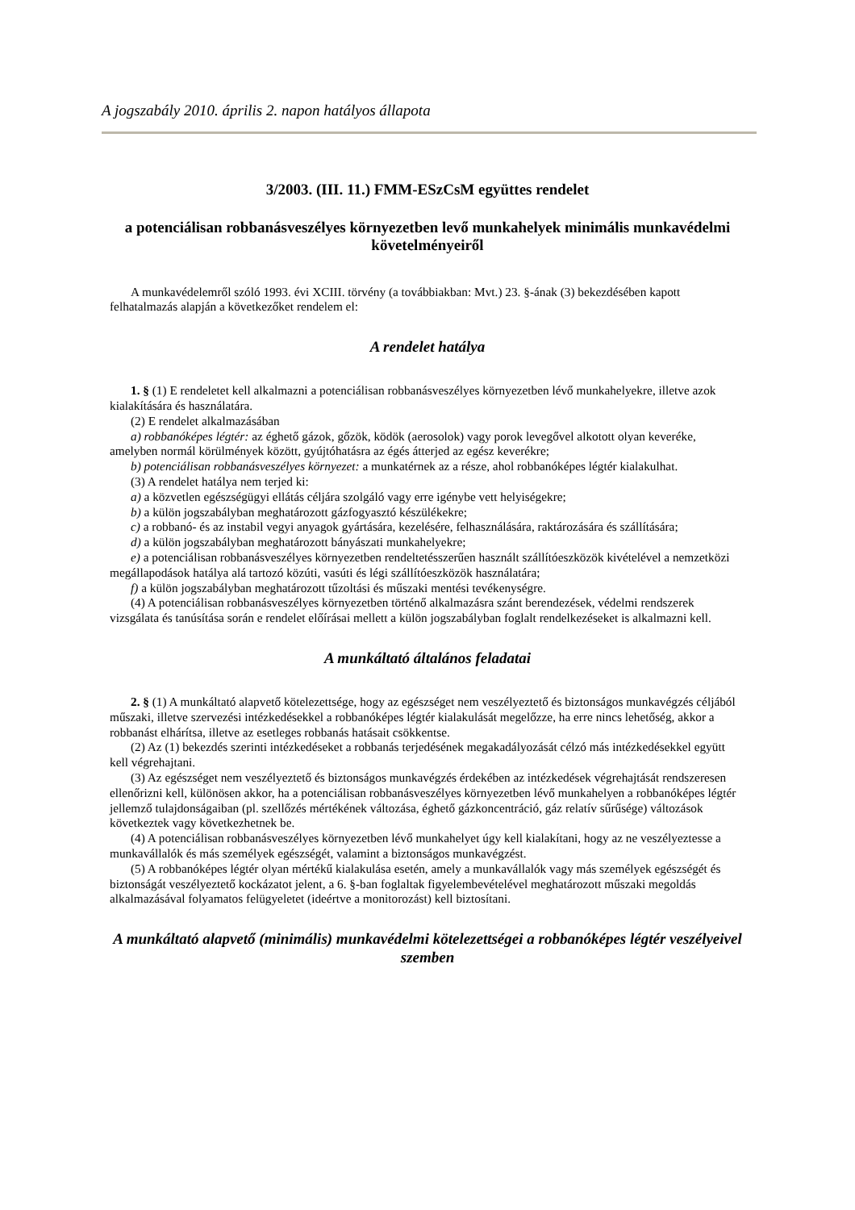A jogszabály 2010. április 2. napon hatályos állapota
3/2003. (III. 11.) FMM-ESzCsM együttes rendelet
a potenciálisan robbanásveszélyes környezetben levő munkahelyek minimális munkavédelmi követelményeiről
A munkavédelemről szóló 1993. évi XCIII. törvény (a továbbiakban: Mvt.) 23. §-ának (3) bekezdésében kapott felhatalmazás alapján a következőket rendelem el:
A rendelet hatálya
1. § (1) E rendeletet kell alkalmazni a potenciálisan robbanásveszélyes környezetben lévő munkahelyekre, illetve azok kialakítására és használatára.
(2) E rendelet alkalmazásában
a) robbanóképes légtér: az éghető gázok, gőzök, ködök (aerosolok) vagy porok levegővel alkotott olyan keveréke, amelyben normál körülmények között, gyújtóhatásra az égés átterjed az egész keverékre;
b) potenciálisan robbanásveszélyes környezet: a munkatérnek az a része, ahol robbanóképes légtér kialakulhat.
(3) A rendelet hatálya nem terjed ki:
a) a közvetlen egészségügyi ellátás céljára szolgáló vagy erre igénybe vett helyiségekre;
b) a külön jogszabályban meghatározott gázfogyasztó készülékekre;
c) a robbanó- és az instabil vegyi anyagok gyártására, kezelésére, felhasználására, raktározására és szállítására;
d) a külön jogszabályban meghatározott bányászati munkahelyekre;
e) a potenciálisan robbanásveszélyes környezetben rendeltetésszerűen használt szállítóeszközök kivételével a nemzetközi megállapodások hatálya alá tartozó közúti, vasúti és légi szállítóeszközök használatára;
f) a külön jogszabályban meghatározott tűzoltási és műszaki mentési tevékenységre.
(4) A potenciálisan robbanásveszélyes környezetben történő alkalmazásra szánt berendezések, védelmi rendszerek vizsgálata és tanúsítása során e rendelet előírásai mellett a külön jogszabályban foglalt rendelkezéseket is alkalmazni kell.
A munkáltató általános feladatai
2. § (1) A munkáltató alapvető kötelezettsége, hogy az egészséget nem veszélyeztető és biztonságos munkavégzés céljából műszaki, illetve szervezési intézkedésekkel a robbanóképes légtér kialakulását megelőzze, ha erre nincs lehetőség, akkor a robbanást elhárítsa, illetve az esetleges robbanás hatásait csökkentse.
(2) Az (1) bekezdés szerinti intézkedéseket a robbanás terjedésének megakadályozását célzó más intézkedésekkel együtt kell végrehajtani.
(3) Az egészséget nem veszélyeztető és biztonságos munkavégzés érdekében az intézkedések végrehajtását rendszeresen ellenőrizni kell, különösen akkor, ha a potenciálisan robbanásveszélyes környezetben lévő munkahelyen a robbanóképes légtér jellemző tulajdonságaiban (pl. szellőzés mértékének változása, éghető gázkoncentráció, gáz relatív sűrűsége) változások következtek vagy következhetnek be.
(4) A potenciálisan robbanásveszélyes környezetben lévő munkahelyet úgy kell kialakítani, hogy az ne veszélyeztesse a munkavállalók és más személyek egészségét, valamint a biztonságos munkavégzést.
(5) A robbanóképes légtér olyan mértékű kialakulása esetén, amely a munkavállalók vagy más személyek egészségét és biztonságát veszélyeztető kockázatot jelent, a 6. §-ban foglaltak figyelembevételével meghatározott műszaki megoldás alkalmazásával folyamatos felügyeletet (ideértve a monitorozást) kell biztosítani.
A munkáltató alapvető (minimális) munkavédelmi kötelezettségei a robbanóképes légtér veszélyeivel szemben